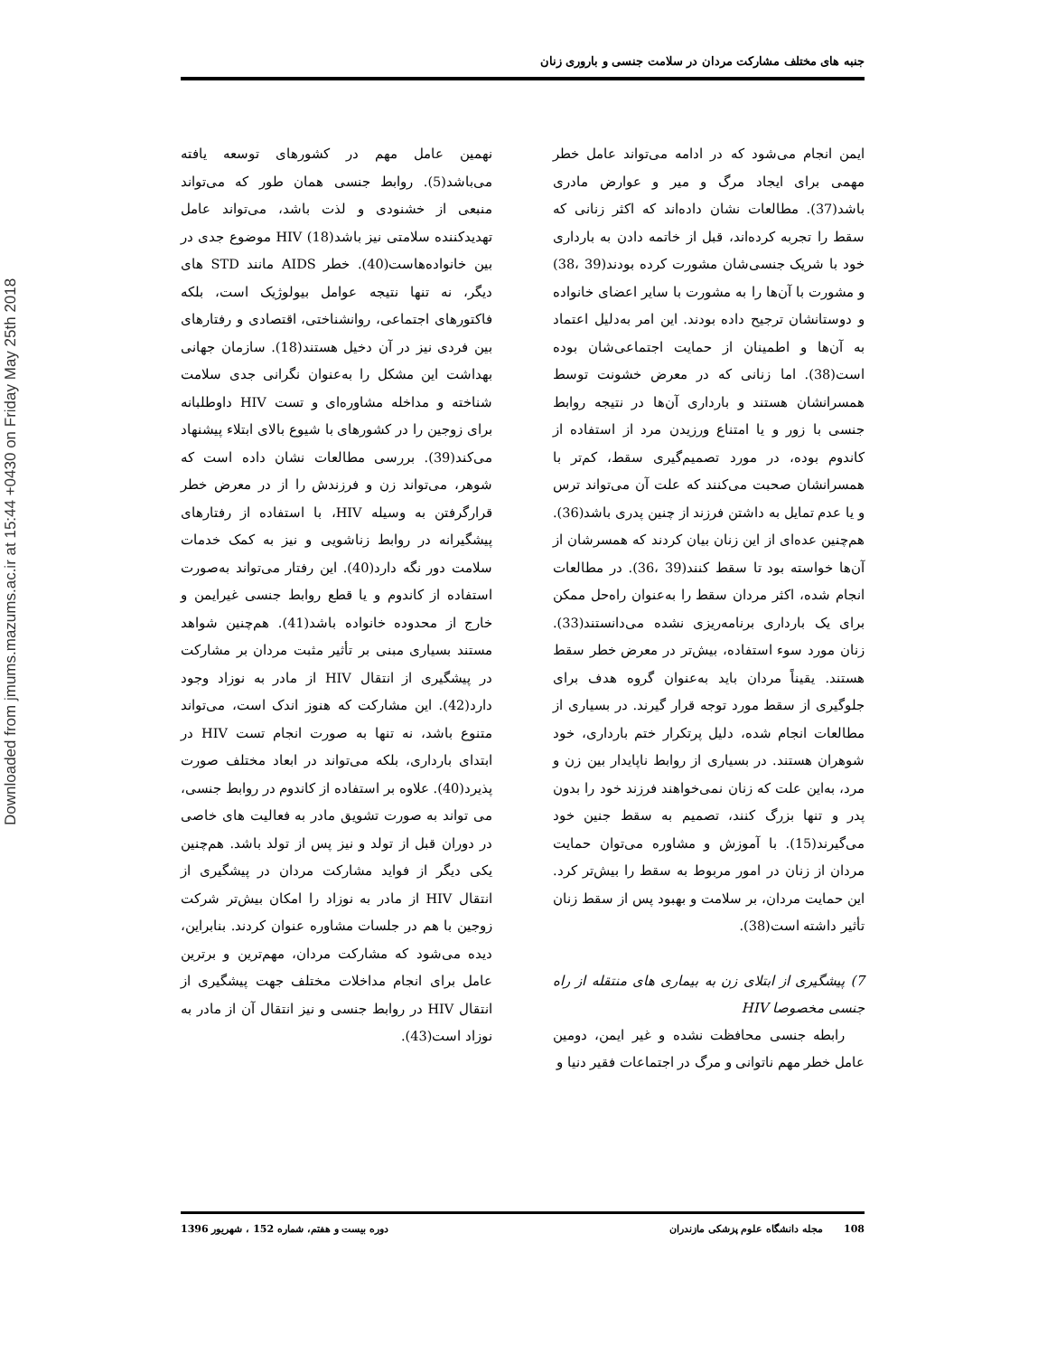Downloaded from jmums.mazums.ac.ir at 15:44 +0430 on Friday May 25th 2018
جنبه های مختلف مشارکت مردان در سلامت جنسی و باروری زنان
ایمن انجام می‌شود که در ادامه می‌تواند عامل خطر مهمی برای ایجاد مرگ و میر و عوارض مادری باشد(37). مطالعات نشان داده‌اند که اکثر زنانی که سقط را تجربه کرده‌اند، قبل از خاتمه دادن به بارداری خود با شریک جنسی‌شان مشورت کرده بودند(39 ،38) و مشورت با آن‌ها را به مشورت با سایر اعضای خانواده و دوستانشان ترجیح داده بودند. این امر به‌دلیل اعتماد به آن‌ها و اطمینان از حمایت اجتماعی‌شان بوده است(38). اما زنانی که در معرض خشونت توسط همسرانشان هستند و بارداری آن‌ها در نتیجه روابط جنسی با زور و یا امتناع ورزیدن مرد از استفاده از کاندوم بوده، در مورد تصمیم‌گیری سقط، کم‌تر با همسرانشان صحبت می‌کنند که علت آن می‌تواند ترس و یا عدم تمایل به داشتن فرزند از چنین پدری باشد(36). هم‌چنین عده‌ای از این زنان بیان کردند که همسرشان از آن‌ها خواسته بود تا سقط کنند(39 ،36). در مطالعات انجام شده، اکثر مردان سقط را به‌عنوان راه‌حل ممکن برای یک بارداری برنامه‌ریزی نشده می‌دانستند(33). زنان مورد سوء استفاده، بیش‌تر در معرض خطر سقط هستند. یقیناً مردان باید به‌عنوان گروه هدف برای جلوگیری از سقط مورد توجه قرار گیرند. در بسیاری از مطالعات انجام شده، دلیل پرتکرار ختم بارداری، خود شوهران هستند. در بسیاری از روابط ناپایدار بین زن و مرد، به‌این علت که زنان نمی‌خواهند فرزند خود را بدون پدر و تنها بزرگ کنند، تصمیم به سقط جنین خود می‌گیرند(15). با آموزش و مشاوره می‌توان حمایت مردان از زنان در امور مربوط به سقط را بیش‌تر کرد. این حمایت مردان، بر سلامت و بهبود پس از سقط زنان تأثیر داشته است(38).
7) پیشگیری از ابتلای زن به بیماری های منتقله از راه جنسی مخصوصا HIV
رابطه جنسی محافظت نشده و غیر ایمن، دومین عامل خطر مهم ناتوانی و مرگ در اجتماعات فقیر دنیا و
نهمین عامل مهم در کشورهای توسعه یافته می‌باشد(5). روابط جنسی همان طور که می‌تواند منبعی از خشنودی و لذت باشد، می‌تواند عامل تهدیدکننده سلامتی نیز باشد(18) HIV موضوع جدی در بین خانواده‌هاست(40). خطر AIDS مانند STD های دیگر، نه تنها نتیجه عوامل بیولوژیک است، بلکه فاکتورهای اجتماعی، روانشناختی، اقتصادی و رفتارهای بین فردی نیز در آن دخیل هستند(18). سازمان جهانی بهداشت این مشکل را به‌عنوان نگرانی جدی سلامت شناخته و مداخله مشاوره‌ای و تست HIV داوطلبانه برای زوجین را در کشورهای با شیوع بالای ابتلاء پیشنهاد می‌کند(39). بررسی مطالعات نشان داده است که شوهر، می‌تواند زن و فرزندش را از در معرض خطر قرارگرفتن به وسیله HIV، با استفاده از رفتارهای پیشگیرانه در روابط زناشویی و نیز به کمک خدمات سلامت دور نگه دارد(40). این رفتار می‌تواند به‌صورت استفاده از کاندوم و یا قطع روابط جنسی غیرایمن و خارج از محدوده خانواده باشد(41). هم‌چنین شواهد مستند بسیاری مبنی بر تأثیر مثبت مردان بر مشارکت در پیشگیری از انتقال HIV از مادر به نوزاد وجود دارد(42). این مشارکت که هنوز اندک است، می‌تواند متنوع باشد، نه تنها به صورت انجام تست HIV در ابتدای بارداری، بلکه می‌تواند در ابعاد مختلف صورت پذیرد(40). علاوه بر استفاده از کاندوم در روابط جنسی، می تواند به صورت تشویق مادر به فعالیت های خاصی در دوران قبل از تولد و نیز پس از تولد باشد. هم‌چنین یکی دیگر از فواید مشارکت مردان در پیشگیری از انتقال HIV از مادر به نوزاد را امکان بیش‌تر شرکت زوجین با هم در جلسات مشاوره عنوان کردند. بنابراین، دیده می‌شود که مشارکت مردان، مهم‌ترین و برترین عامل برای انجام مداخلات مختلف جهت پیشگیری از انتقال HIV در روابط جنسی و نیز انتقال آن از مادر به نوزاد است(43).
108 مجله دانشگاه علوم پزشکی مازندران دوره بیست و هفتم، شماره 152 ، شهریور 1396